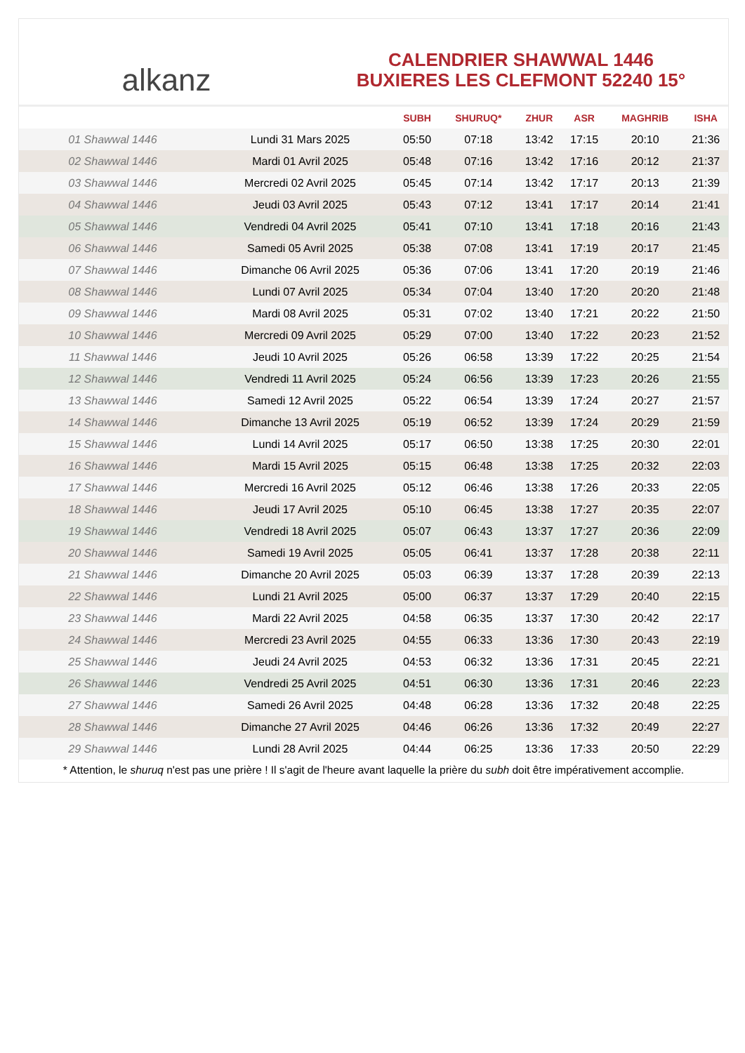alkanz
CALENDRIER SHAWWAL 1446
BUXIERES LES CLEFMONT 52240 15°
| | | SUBH | SHURUQ* | ZHUR | ASR | MAGHRIB | ISHA |
| --- | --- | --- | --- | --- | --- | --- | --- |
| 01 Shawwal 1446 | Lundi 31 Mars 2025 | 05:50 | 07:18 | 13:42 | 17:15 | 20:10 | 21:36 |
| 02 Shawwal 1446 | Mardi 01 Avril 2025 | 05:48 | 07:16 | 13:42 | 17:16 | 20:12 | 21:37 |
| 03 Shawwal 1446 | Mercredi 02 Avril 2025 | 05:45 | 07:14 | 13:42 | 17:17 | 20:13 | 21:39 |
| 04 Shawwal 1446 | Jeudi 03 Avril 2025 | 05:43 | 07:12 | 13:41 | 17:17 | 20:14 | 21:41 |
| 05 Shawwal 1446 | Vendredi 04 Avril 2025 | 05:41 | 07:10 | 13:41 | 17:18 | 20:16 | 21:43 |
| 06 Shawwal 1446 | Samedi 05 Avril 2025 | 05:38 | 07:08 | 13:41 | 17:19 | 20:17 | 21:45 |
| 07 Shawwal 1446 | Dimanche 06 Avril 2025 | 05:36 | 07:06 | 13:41 | 17:20 | 20:19 | 21:46 |
| 08 Shawwal 1446 | Lundi 07 Avril 2025 | 05:34 | 07:04 | 13:40 | 17:20 | 20:20 | 21:48 |
| 09 Shawwal 1446 | Mardi 08 Avril 2025 | 05:31 | 07:02 | 13:40 | 17:21 | 20:22 | 21:50 |
| 10 Shawwal 1446 | Mercredi 09 Avril 2025 | 05:29 | 07:00 | 13:40 | 17:22 | 20:23 | 21:52 |
| 11 Shawwal 1446 | Jeudi 10 Avril 2025 | 05:26 | 06:58 | 13:39 | 17:22 | 20:25 | 21:54 |
| 12 Shawwal 1446 | Vendredi 11 Avril 2025 | 05:24 | 06:56 | 13:39 | 17:23 | 20:26 | 21:55 |
| 13 Shawwal 1446 | Samedi 12 Avril 2025 | 05:22 | 06:54 | 13:39 | 17:24 | 20:27 | 21:57 |
| 14 Shawwal 1446 | Dimanche 13 Avril 2025 | 05:19 | 06:52 | 13:39 | 17:24 | 20:29 | 21:59 |
| 15 Shawwal 1446 | Lundi 14 Avril 2025 | 05:17 | 06:50 | 13:38 | 17:25 | 20:30 | 22:01 |
| 16 Shawwal 1446 | Mardi 15 Avril 2025 | 05:15 | 06:48 | 13:38 | 17:25 | 20:32 | 22:03 |
| 17 Shawwal 1446 | Mercredi 16 Avril 2025 | 05:12 | 06:46 | 13:38 | 17:26 | 20:33 | 22:05 |
| 18 Shawwal 1446 | Jeudi 17 Avril 2025 | 05:10 | 06:45 | 13:38 | 17:27 | 20:35 | 22:07 |
| 19 Shawwal 1446 | Vendredi 18 Avril 2025 | 05:07 | 06:43 | 13:37 | 17:27 | 20:36 | 22:09 |
| 20 Shawwal 1446 | Samedi 19 Avril 2025 | 05:05 | 06:41 | 13:37 | 17:28 | 20:38 | 22:11 |
| 21 Shawwal 1446 | Dimanche 20 Avril 2025 | 05:03 | 06:39 | 13:37 | 17:28 | 20:39 | 22:13 |
| 22 Shawwal 1446 | Lundi 21 Avril 2025 | 05:00 | 06:37 | 13:37 | 17:29 | 20:40 | 22:15 |
| 23 Shawwal 1446 | Mardi 22 Avril 2025 | 04:58 | 06:35 | 13:37 | 17:30 | 20:42 | 22:17 |
| 24 Shawwal 1446 | Mercredi 23 Avril 2025 | 04:55 | 06:33 | 13:36 | 17:30 | 20:43 | 22:19 |
| 25 Shawwal 1446 | Jeudi 24 Avril 2025 | 04:53 | 06:32 | 13:36 | 17:31 | 20:45 | 22:21 |
| 26 Shawwal 1446 | Vendredi 25 Avril 2025 | 04:51 | 06:30 | 13:36 | 17:31 | 20:46 | 22:23 |
| 27 Shawwal 1446 | Samedi 26 Avril 2025 | 04:48 | 06:28 | 13:36 | 17:32 | 20:48 | 22:25 |
| 28 Shawwal 1446 | Dimanche 27 Avril 2025 | 04:46 | 06:26 | 13:36 | 17:32 | 20:49 | 22:27 |
| 29 Shawwal 1446 | Lundi 28 Avril 2025 | 04:44 | 06:25 | 13:36 | 17:33 | 20:50 | 22:29 |
* Attention, le shuruq n'est pas une prière ! Il s'agit de l'heure avant laquelle la prière du subh doit être impérativement accomplie.